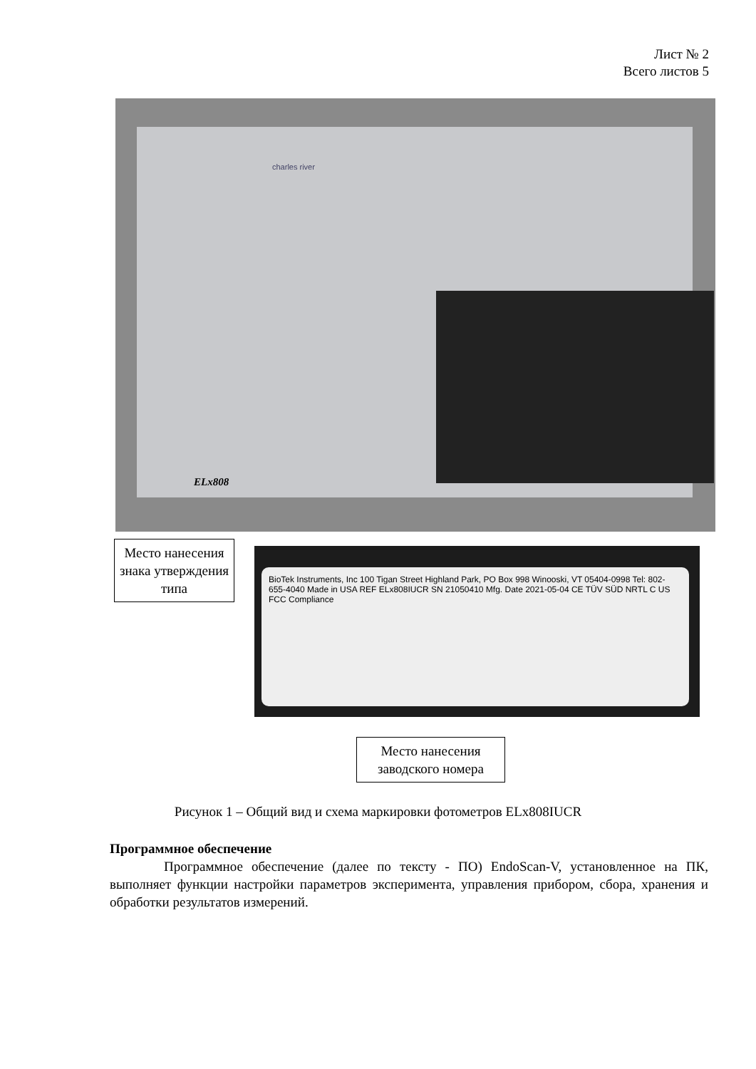Лист № 2
Всего листов 5
charles river
ELx808
Место нанесения знака утверждения типа
BioTek Instruments, Inc 100 Tigan Street Highland Park, PO Box 998 Winooski, VT 05404-0998 Tel: 802-655-4040 Made in USA REF ELx808IUCR SN 21050410 Mfg. Date 2021-05-04 CE TÜV SÜD NRTL C US FCC Compliance
Место нанесения заводского номера
Рисунок 1 – Общий вид и схема маркировки фотометров ELx808IUCR
Программное обеспечение
Программное обеспечение (далее по тексту - ПО) EndoScan-V, установленное на ПК, выполняет функции настройки параметров эксперимента, управления прибором, сбора, хранения и обработки результатов измерений.